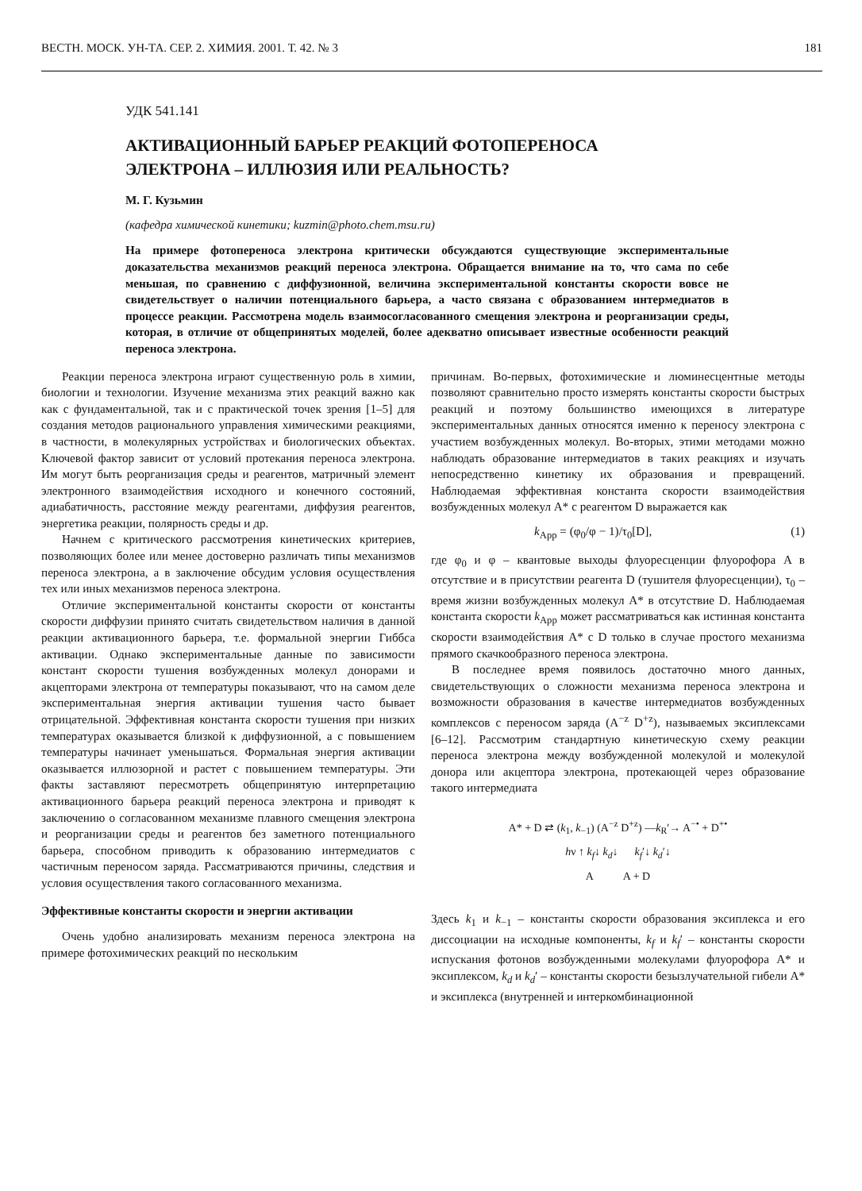ВЕСТН. МОСК. УН-ТА. СЕР. 2. ХИМИЯ. 2001. Т. 42. № 3 181
УДК 541.141
АКТИВАЦИОННЫЙ БАРЬЕР РЕАКЦИЙ ФОТОПЕРЕНОСА
ЭЛЕКТРОНА – ИЛЛЮЗИЯ ИЛИ РЕАЛЬНОСТЬ?
М. Г. Кузьмин
(кафедра химической кинетики; kuzmin@photo.chem.msu.ru)
На примере фотопереноса электрона критически обсуждаются существующие экспериментальные доказательства механизмов реакций переноса электрона. Обращается внимание на то, что сама по себе меньшая, по сравнению с диффузионной, величина экспериментальной константы скорости вовсе не свидетельствует о наличии потенциального барьера, а часто связана с образованием интермедиатов в процессе реакции. Рассмотрена модель взаимосогласованного смещения электрона и реорганизации среды, которая, в отличие от общепринятых моделей, более адекватно описывает известные особенности реакций переноса электрона.
Реакции переноса электрона играют существенную роль в химии, биологии и технологии. Изучение механизма этих реакций важно как как с фундаментальной, так и с практической точек зрения [1–5] для создания методов рационального управления химическими реакциями, в частности, в молекулярных устройствах и биологических объектах. Ключевой фактор зависит от условий протекания переноса электрона. Им могут быть реорганизация среды и реагентов, матричный элемент электронного взаимодействия исходного и конечного состояний, адиабатичность, расстояние между реагентами, диффузия реагентов, энергетика реакции, полярность среды и др.
Начнем с критического рассмотрения кинетических критериев, позволяющих более или менее достоверно различать типы механизмов переноса электрона, а в заключение обсудим условия осуществления тех или иных механизмов переноса электрона.
Отличие экспериментальной константы скорости от константы скорости диффузии принято считать свидетельством наличия в данной реакции активационного барьера, т.е. формальной энергии Гиббса активации. Однако экспериментальные данные по зависимости констант скорости тушения возбужденных молекул донорами и акцепторами электрона от температуры показывают, что на самом деле экспериментальная энергия активации тушения часто бывает отрицательной. Эффективная константа скорости тушения при низких температурах оказывается близкой к диффузионной, а с повышением температуры начинает уменьшаться. Формальная энергия активации оказывается иллюзорной и растет с повышением температуры. Эти факты заставляют пересмотреть общепринятую интерпретацию активационного барьера реакций переноса электрона и приводят к заключению о согласованном механизме плавного смещения электрона и реорганизации среды и реагентов без заметного потенциального барьера, способном приводить к образованию интермедиатов с частичным переносом заряда. Рассматриваются причины, следствия и условия осуществления такого согласованного механизма.
Эффективные константы скорости и энергии активации
Очень удобно анализировать механизм переноса электрона на примере фотохимических реакций по нескольким
причинам. Во-первых, фотохимические и люминесцентные методы позволяют сравнительно просто измерять константы скорости быстрых реакций и поэтому большинство имеющихся в литературе экспериментальных данных относятся именно к переносу электрона с участием возбужденных молекул. Во-вторых, этими методами можно наблюдать образование интермедиатов в таких реакциях и изучать непосредственно кинетику их образования и превращений. Наблюдаемая эффективная константа скорости взаимодействия возбужденных молекул A* с реагентом D выражается как
k<sub>App</sub> = (φ<sub>0</sub>/φ − 1)/τ<sub>0</sub>[D], (1)
где φ<sub>0</sub> и φ – квантовые выходы флуоресценции флуорофора A в отсутствие и в присутствии реагента D (тушителя флуоресценции), τ<sub>0</sub> – время жизни возбужденных молекул A* в отсутствие D. Наблюдаемая константа скорости k<sub>App</sub> может рассматриваться как истинная константа скорости взаимодействия A* с D только в случае простого механизма прямого скачкообразного переноса электрона.
В последнее время появилось достаточно много данных, свидетельствующих о сложности механизма переноса электрона и возможности образования в качестве интермедиатов возбужденных комплексов с переносом заряда (A<sup>−z</sup> D<sup>+z</sup>), называемых эксиплексами [6–12]. Рассмотрим стандартную кинетическую схему реакции переноса электрона между возбужденной молекулой и молекулой донора или акцептора электрона, протекающей через образование такого интермедиата
A* + D ⇄ (k<sub>1</sub>, k<sub>−1</sub>) (A<sup>−z</sup> D<sup>+z</sup>) —k<sub>R</sub>′→ A<sup>−•</sup> + D<sup>+•</sup>
hν ↑ k<sub>f</sub>↓ k<sub>d</sub>↓ k<sub>f</sub>′↓ k<sub>d</sub>′↓
A A + D
Здесь k<sub>1</sub> и k<sub>−1</sub> – константы скорости образования эксиплекса и его диссоциации на исходные компоненты, k<sub>f</sub> и k<sub>f</sub>′ – константы скорости испускания фотонов возбужденными молекулами флуорофора A* и эксиплексом, k<sub>d</sub> и k<sub>d</sub>′ – константы скорости безызлучательной гибели A* и эксиплекса (внутренней и интеркомбинационной